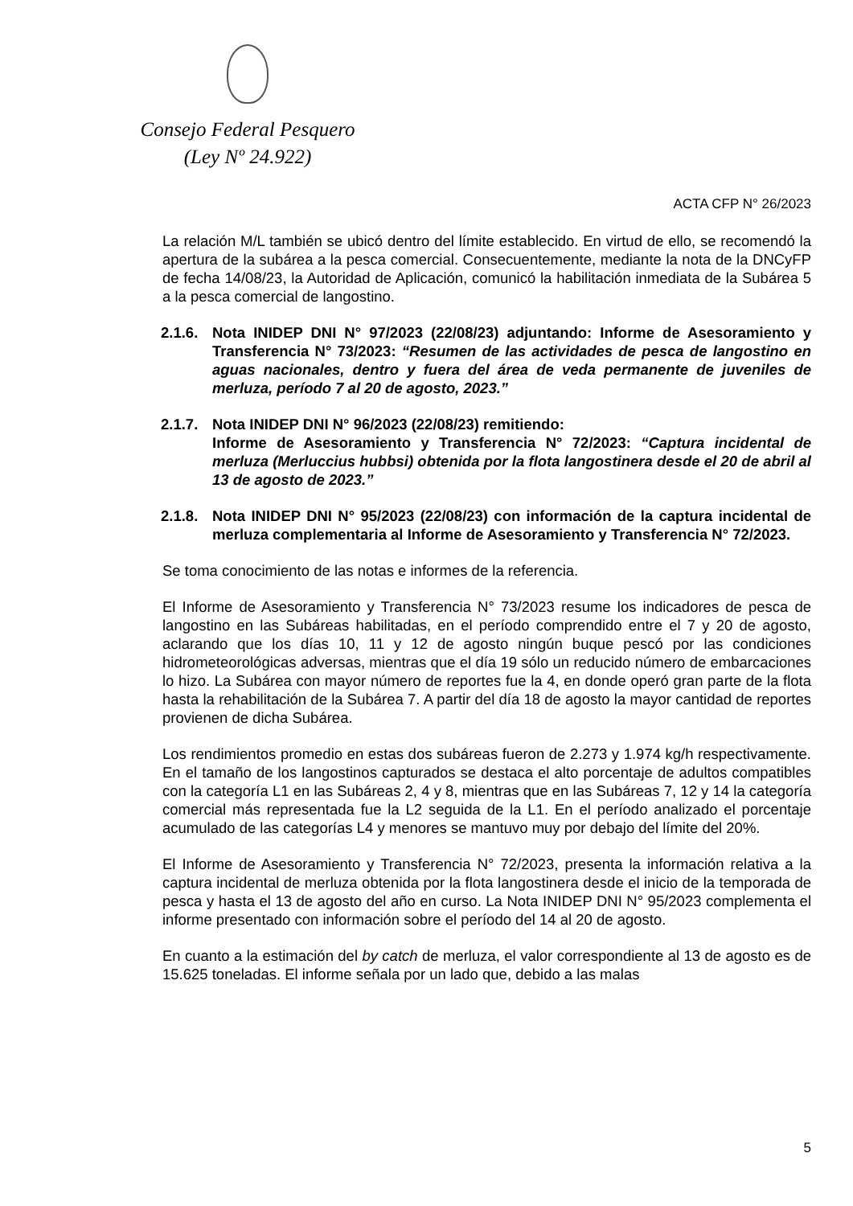Consejo Federal Pesquero
(Ley Nº 24.922)
ACTA CFP N° 26/2023
La relación M/L también se ubicó dentro del límite establecido. En virtud de ello, se recomendó la apertura de la subárea a la pesca comercial. Consecuentemente, mediante la nota de la DNCyFP de fecha 14/08/23, la Autoridad de Aplicación, comunicó la habilitación inmediata de la Subárea 5 a la pesca comercial de langostino.
2.1.6. Nota INIDEP DNI N° 97/2023 (22/08/23) adjuntando: Informe de Asesoramiento y Transferencia N° 73/2023: “Resumen de las actividades de pesca de langostino en aguas nacionales, dentro y fuera del área de veda permanente de juveniles de merluza, período 7 al 20 de agosto, 2023.”
2.1.7. Nota INIDEP DNI N° 96/2023 (22/08/23) remitiendo:
Informe de Asesoramiento y Transferencia N° 72/2023: “Captura incidental de merluza (Merluccius hubbsi) obtenida por la flota langostinera desde el 20 de abril al 13 de agosto de 2023.”
2.1.8. Nota INIDEP DNI N° 95/2023 (22/08/23) con información de la captura incidental de merluza complementaria al Informe de Asesoramiento y Transferencia N° 72/2023.
Se toma conocimiento de las notas e informes de la referencia.
El Informe de Asesoramiento y Transferencia N° 73/2023 resume los indicadores de pesca de langostino en las Subáreas habilitadas, en el período comprendido entre el 7 y 20 de agosto, aclarando que los días 10, 11 y 12 de agosto ningún buque pescó por las condiciones hidrometeorológicas adversas, mientras que el día 19 sólo un reducido número de embarcaciones lo hizo. La Subárea con mayor número de reportes fue la 4, en donde operó gran parte de la flota hasta la rehabilitación de la Subárea 7. A partir del día 18 de agosto la mayor cantidad de reportes provienen de dicha Subárea.
Los rendimientos promedio en estas dos subáreas fueron de 2.273 y 1.974 kg/h respectivamente. En el tamaño de los langostinos capturados se destaca el alto porcentaje de adultos compatibles con la categoría L1 en las Subáreas 2, 4 y 8, mientras que en las Subáreas 7, 12 y 14 la categoría comercial más representada fue la L2 seguida de la L1. En el período analizado el porcentaje acumulado de las categorías L4 y menores se mantuvo muy por debajo del límite del 20%.
El Informe de Asesoramiento y Transferencia N° 72/2023, presenta la información relativa a la captura incidental de merluza obtenida por la flota langostinera desde el inicio de la temporada de pesca y hasta el 13 de agosto del año en curso. La Nota INIDEP DNI N° 95/2023 complementa el informe presentado con información sobre el período del 14 al 20 de agosto.
En cuanto a la estimación del by catch de merluza, el valor correspondiente al 13 de agosto es de 15.625 toneladas. El informe señala por un lado que, debido a las malas
5